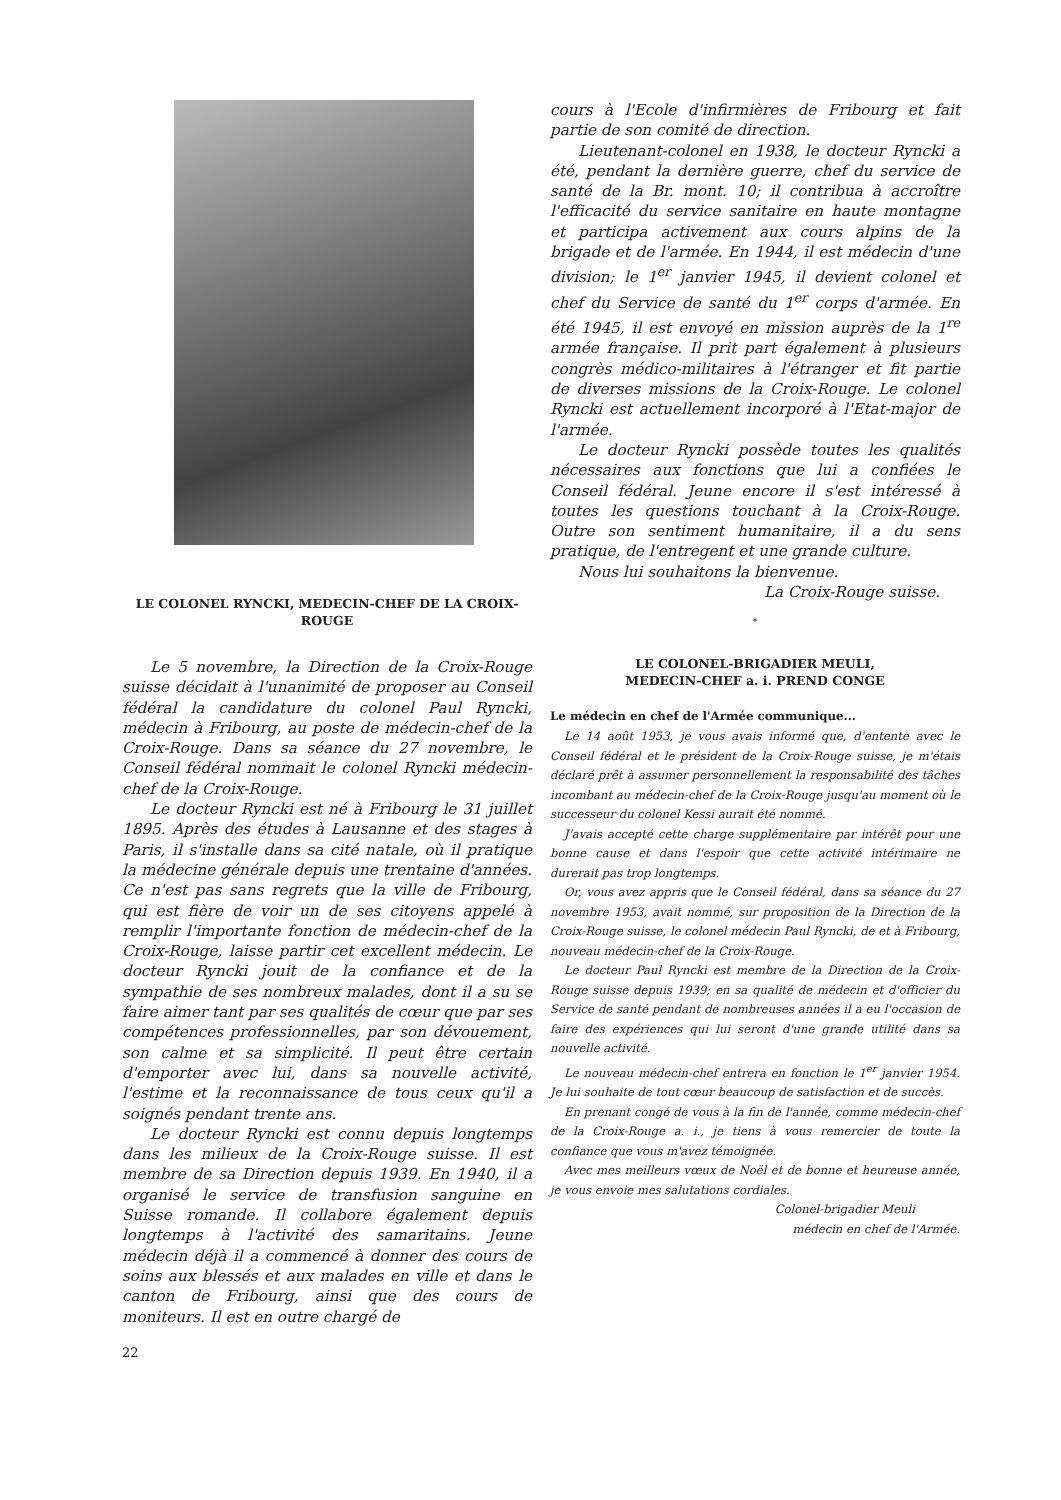LE COLONEL RYNCKI, MEDECIN-CHEF DE LA CROIX-ROUGE
Le 5 novembre, la Direction de la Croix-Rouge suisse décidait à l'unanimité de proposer au Conseil fédéral la candidature du colonel Paul Ryncki, médecin à Fribourg, au poste de médecin-chef de la Croix-Rouge. Dans sa séance du 27 novembre, le Conseil fédéral nommait le colonel Ryncki médecin-chef de la Croix-Rouge.
Le docteur Ryncki est né à Fribourg le 31 juillet 1895. Après des études à Lausanne et des stages à Paris, il s'installe dans sa cité natale, où il pratique la médecine générale depuis une trentaine d'années. Ce n'est pas sans regrets que la ville de Fribourg, qui est fière de voir un de ses citoyens appelé à remplir l'importante fonction de médecin-chef de la Croix-Rouge, laisse partir cet excellent médecin. Le docteur Ryncki jouit de la confiance et de la sympathie de ses nombreux malades, dont il a su se faire aimer tant par ses qualités de cœur que par ses compétences professionnelles, par son dévouement, son calme et sa simplicité. Il peut être certain d'emporter avec lui, dans sa nouvelle activité, l'estime et la reconnaissance de tous ceux qu'il a soignés pendant trente ans.
Le docteur Ryncki est connu depuis longtemps dans les milieux de la Croix-Rouge suisse. Il est membre de sa Direction depuis 1939. En 1940, il a organisé le service de transfusion sanguine en Suisse romande. Il collabore également depuis longtemps à l'activité des samaritains. Jeune médecin déjà il a commencé à donner des cours de soins aux blessés et aux malades en ville et dans le canton de Fribourg, ainsi que des cours de moniteurs. Il est en outre chargé de
22
cours à l'Ecole d'infirmières de Fribourg et fait partie de son comité de direction.
Lieutenant-colonel en 1938, le docteur Ryncki a été, pendant la dernière guerre, chef du service de santé de la Br. mont. 10; il contribua à accroître l'efficacité du service sanitaire en haute montagne et participa activement aux cours alpins de la brigade et de l'armée. En 1944, il est médecin d'une division; le 1<sup>er</sup> janvier 1945, il devient colonel et chef du Service de santé du 1<sup>er</sup> corps d'armée. En été 1945, il est envoyé en mission auprès de la 1<sup>re</sup> armée française. Il prit part également à plusieurs congrès médico-militaires à l'étranger et fit partie de diverses missions de la Croix-Rouge. Le colonel Ryncki est actuellement incorporé à l'Etat-major de l'armée.
Le docteur Ryncki possède toutes les qualités nécessaires aux fonctions que lui a confiées le Conseil fédéral. Jeune encore il s'est intéressé à toutes les questions touchant à la Croix-Rouge. Outre son sentiment humanitaire, il a du sens pratique, de l'entregent et une grande culture.
Nous lui souhaitons la bienvenue.
La Croix-Rouge suisse.
*
LE COLONEL-BRIGADIER MEULI,
MEDECIN-CHEF a. i. PREND CONGE
Le médecin en chef de l'Armée communique...
Le 14 août 1953, je vous avais informé que, d'entente avec le Conseil fédéral et le président de la Croix-Rouge suisse, je m'étais déclaré prêt à assumer personnellement la responsabilité des tâches incombant au médecin-chef de la Croix-Rouge jusqu'au moment où le successeur du colonel Kessi aurait été nommé.
J'avais accepté cette charge supplémentaire par intérêt pour une bonne cause et dans l'espoir que cette activité intérimaire ne durerait pas trop longtemps.
Or, vous avez appris que le Conseil fédéral, dans sa séance du 27 novembre 1953, avait nommé, sur proposition de la Direction de la Croix-Rouge suisse, le colonel médecin Paul Ryncki, de et à Fribourg, nouveau médecin-chef de la Croix-Rouge.
Le docteur Paul Ryncki est membre de la Direction de la Croix-Rouge suisse depuis 1939; en sa qualité de médecin et d'officier du Service de santé pendant de nombreuses années il a eu l'occasion de faire des expériences qui lui seront d'une grande utilité dans sa nouvelle activité.
Le nouveau médecin-chef entrera en fonction le 1<sup>er</sup> janvier 1954. Je lui souhaite de tout cœur beaucoup de satisfaction et de succès.
En prenant congé de vous à la fin de l'année, comme médecin-chef de la Croix-Rouge a. i., je tiens à vous remercier de toute la confiance que vous m'avez témoignée.
Avec mes meilleurs vœux de Noël et de bonne et heureuse année, je vous envoie mes salutations cordiales.
Colonel-brigadier Meuli
médecin en chef de l'Armée.